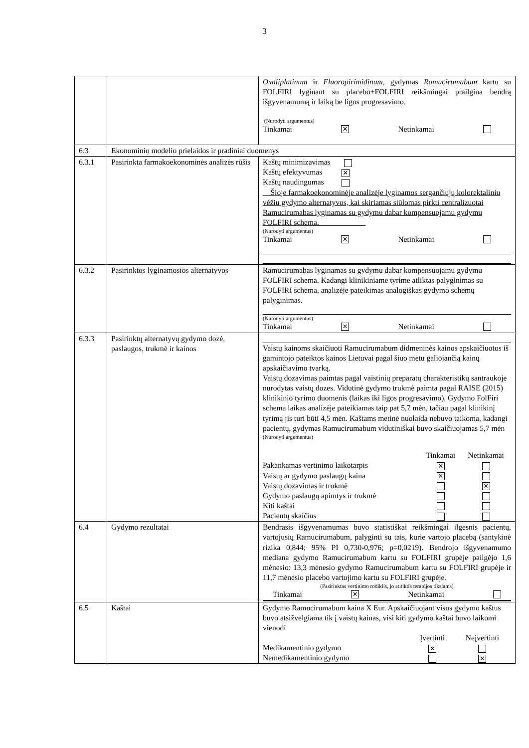3
| | | Oxaliplatinum ir Fluoropirimidinum , gydymas Ramucirumabum kartu su FOLFIRI lyginant su placebo+FOLFIRI reikšmingai prailgina bendrą išgyvenamumą ir laiką be ligos progresavimo. (Nurodyti argumentus) Tinkamai ✕ Netinkamai |
| 6.3 | Ekonominio modelio prielaidos ir pradiniai duomenys | |
| 6.3.1 | Pasirinkta farmakoekonominės analizės rūšis | Kaštų minimizavimas Kaštų efektyvumas ✕ Kaštų naudingumas __Šioje farmakoekonominėje analizėje lyginamos sergančiųjų kolorektaliniu vėžiu gydymo alternatyvos, kai skiriamas siūlomas pirkti centralizuotai Ramucirumabas lyginamas su gydymu dabar kompensuojamu gydymu FOLFIRI schema.____________ (Nurodyti argumentus) Tinkamai ✕ Netinkamai |
| 6.3.2 | Pasirinktos lyginamosios alternatyvos | Ramucirumabas lyginamas su gydymu dabar kompensuojamu gydymu FOLFIRI schema. Kadangi klinikiniame tyrime atliktas palyginimas su FOLFIRI schema, analizėje pateikimas analogiškas gydymo schemų palyginimas. (Nurodyti argumentus) Tinkamai ✕ Netinkamai |
| 6.3.3 | Pasirinktų alternatyvų gydymo dozė, paslaugos, trukmė ir kainos | Vaistų kainoms skaičiuoti Ramucirumabum didmeninės kainos apskaičiuotos iš gamintojo pateiktos kainos Lietuvai pagal šiuo metu galiojančią kainų apskaičiavimo tvarką. Vaistų dozavimas paimtas pagal vaistinių preparatų charakteristikų santraukoje nurodytas vaistų dozes. Vidutinė gydymo trukmė paimta pagal RAISE (2015) klinikinio tyrimo duomenis (laikas iki ligos progresavimo). Gydymo FolFiri schema laikas analizėje pateikiamas taip pat 5,7 mėn, tačiau pagal klinikinį tyrimą jis turi būti 4,5 mėn. Kaštams metinė nuolaida nebuvo taikoma, kadangi pacientų, gydymas Ramucirumabum vidutiniškai buvo skaičiuojamas 5,7 mėn (Nurodyti argumentus) / / Tinkamai / Netinkamai / / Pakankamas vertinimo laikotarpis / ✕ / / / Vaistų ar gydymo paslaugų kaina / ✕ / / / Vaistų dozavimas ir trukmė / / ✕ / / Gydymo paslaugų apimtys ir trukmė / / / / Kiti kaštai / / / / Pacientų skaičius / / / |
| 6.4 | Gydymo rezultatai | Bendrasis išgyvenamumas buvo statistiškai reikšmingai ilgesnis pacientų, vartojusių Ramucirumabum, palyginti su tais, kurie vartojo placebą (santykinė rizika 0,844; 95% PI 0,730-0,976; p=0,0219). Bendrojo išgyvenamumo mediana gydymo Ramucirumabum kartu su FOLFIRI grupėje pailgėjo 1,6 mėnesio: 13,3 mėnesio gydymo Ramucirumabum kartu su FOLFIRI grupėje ir 11,7 mėnesio placebo vartojimo kartu su FOLFIRI grupėje. (Pasirinktas vertinimo rodiklis, jo atitiktis terapijos tikslams) Tinkamai ✕ Netinkamai |
| 6.5 | Kaštai | Gydymo Ramucirumabum kaina X Eur. Apskaičiuojant visus gydymo kaštus buvo atsižvelgiama tik į vaistų kainas, visi kiti gydymo kaštai buvo laikomi vienodi / / Įvertinti / Neįvertinti / / Medikamentinio gydymo / ✕ / / / Nemedikamentinio gydymo / / ✕ / |